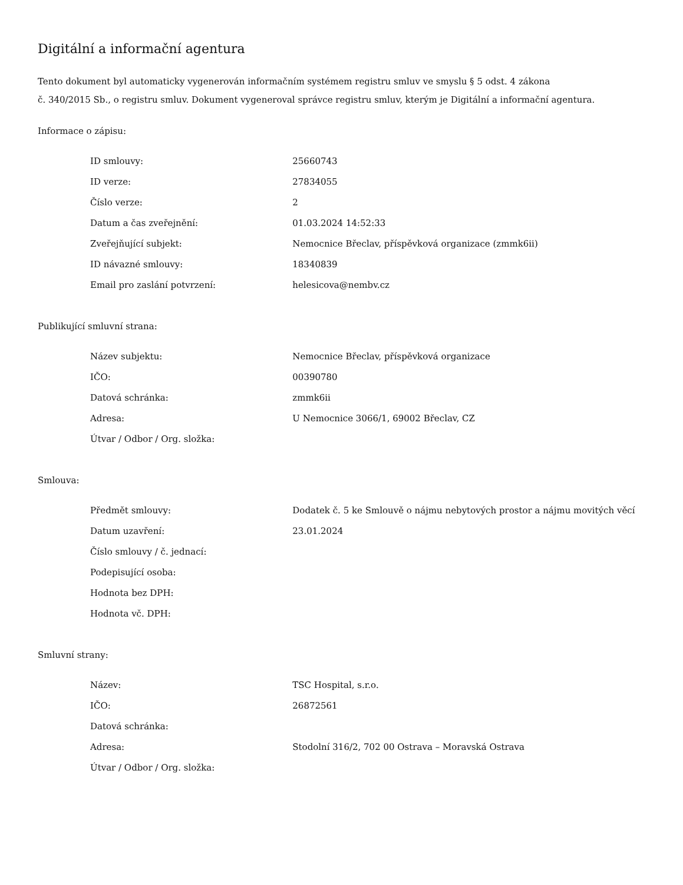Digitální a informační agentura
Tento dokument byl automaticky vygenerován informačním systémem registru smluv ve smyslu § 5 odst. 4 zákona
č. 340/2015 Sb., o registru smluv. Dokument vygeneroval správce registru smluv, kterým je Digitální a informační agentura.
Informace o zápisu:
| ID smlouvy: | 25660743 |
| ID verze: | 27834055 |
| Číslo verze: | 2 |
| Datum a čas zveřejnění: | 01.03.2024 14:52:33 |
| Zveřejňující subjekt: | Nemocnice Břeclav, příspěvková organizace (zmmk6ii) |
| ID návazné smlouvy: | 18340839 |
| Email pro zaslání potvrzení: | helesicova@nembv.cz |
Publikující smluvní strana:
| Název subjektu: | Nemocnice Břeclav, příspěvková organizace |
| IČO: | 00390780 |
| Datová schránka: | zmmk6ii |
| Adresa: | U Nemocnice 3066/1, 69002 Břeclav, CZ |
| Útvar / Odbor / Org. složka: | |
Smlouva:
| Předmět smlouvy: | Dodatek č. 5 ke Smlouvě o nájmu nebytových prostor a nájmu movitých věcí |
| Datum uzavření: | 23.01.2024 |
| Číslo smlouvy / č. jednací: | |
| Podepisující osoba: | |
| Hodnota bez DPH: | |
| Hodnota vč. DPH: | |
Smluvní strany:
| Název: | TSC Hospital, s.r.o. |
| IČO: | 26872561 |
| Datová schránka: | |
| Adresa: | Stodolní 316/2, 702 00 Ostrava – Moravská Ostrava |
| Útvar / Odbor / Org. složka: | |